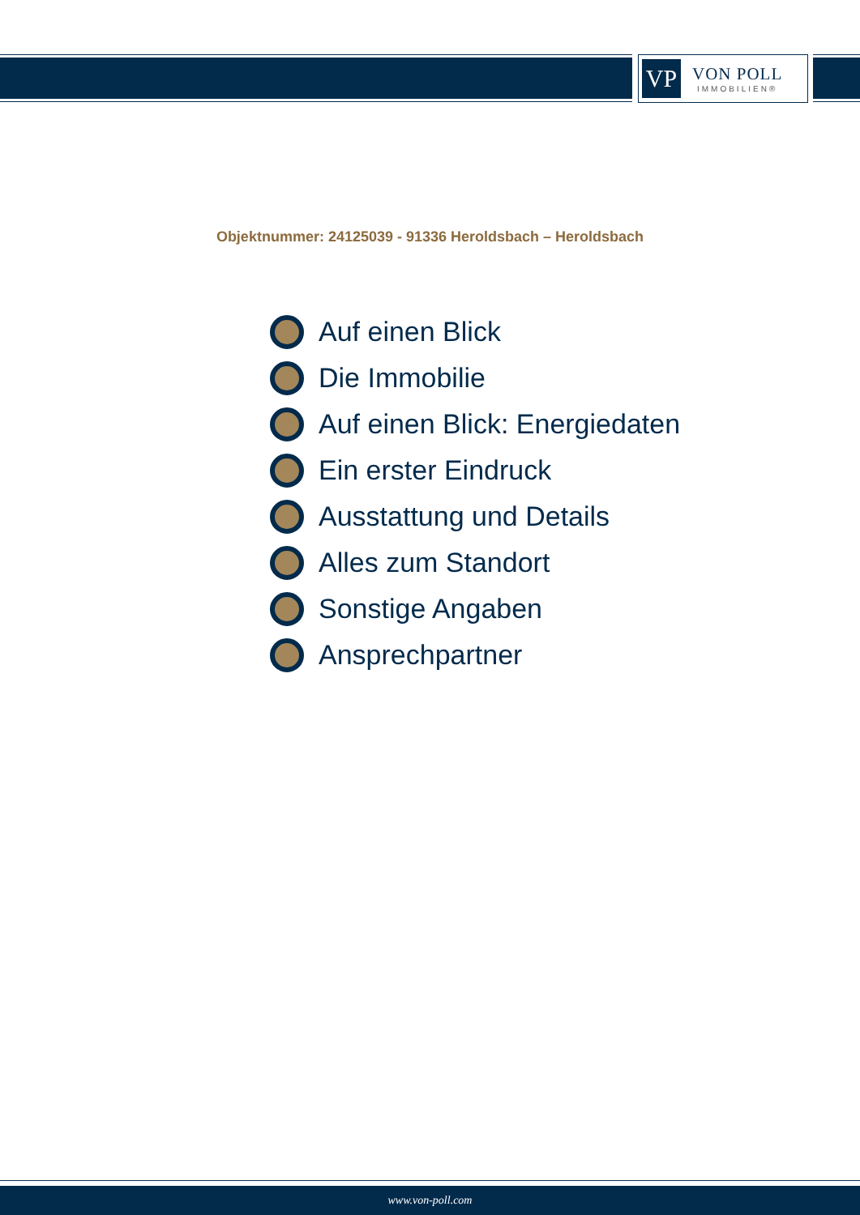VP
VON POLL
IMMOBILIEN®
Objektnummer: 24125039 - 91336 Heroldsbach – Heroldsbach
Auf einen Blick
Die Immobilie
Auf einen Blick: Energiedaten
Ein erster Eindruck
Ausstattung und Details
Alles zum Standort
Sonstige Angaben
Ansprechpartner
www.von-poll.com